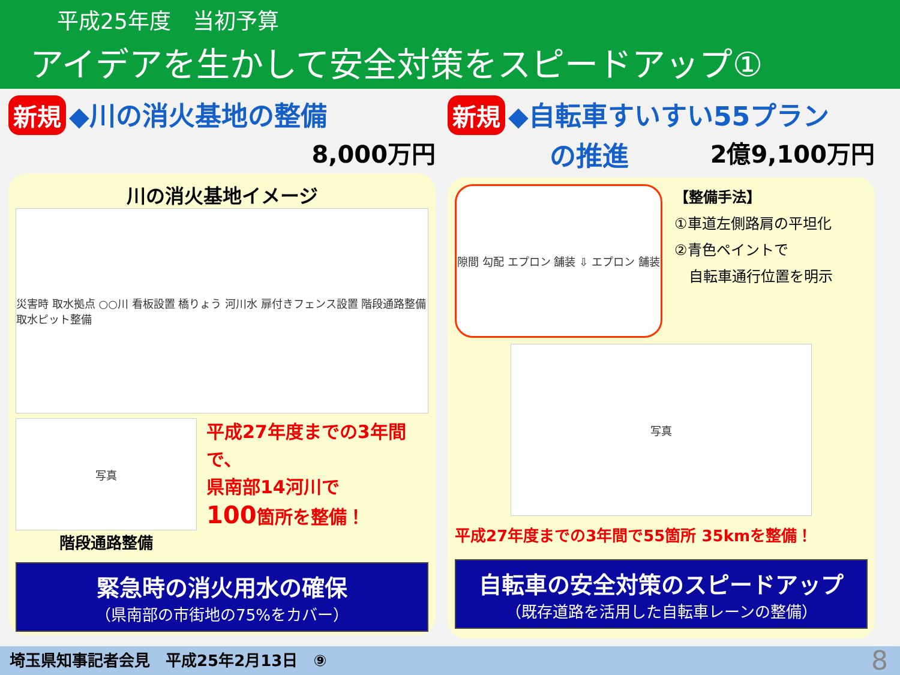平成25年度　当初予算
アイデアを生かして安全対策をスピードアップ①
新規 ◆川の消火基地の整備
8,000万円
川の消火基地イメージ
災害時 取水拠点 ○○川 看板設置 橋りょう 河川水 扉付きフェンス設置 階段通路整備 取水ピット整備
写真
階段通路整備
平成27年度までの3年間で、
県南部14河川で
100箇所を整備！
緊急時の消火用水の確保
（県南部の市街地の75%をカバー）
新規 ◆自転車すいすい55プラン
の推進 2億9,100万円
隙間 勾配 エプロン 舗装 ⇩ エプロン 舗装
【整備手法】
①車道左側路肩の平坦化
②青色ペイントで
　自転車通行位置を明示
写真
平成27年度までの3年間で55箇所 35kmを整備！
自転車の安全対策のスピードアップ
（既存道路を活用した自転車レーンの整備）
埼玉県知事記者会見　平成25年2月13日　⑨ 8